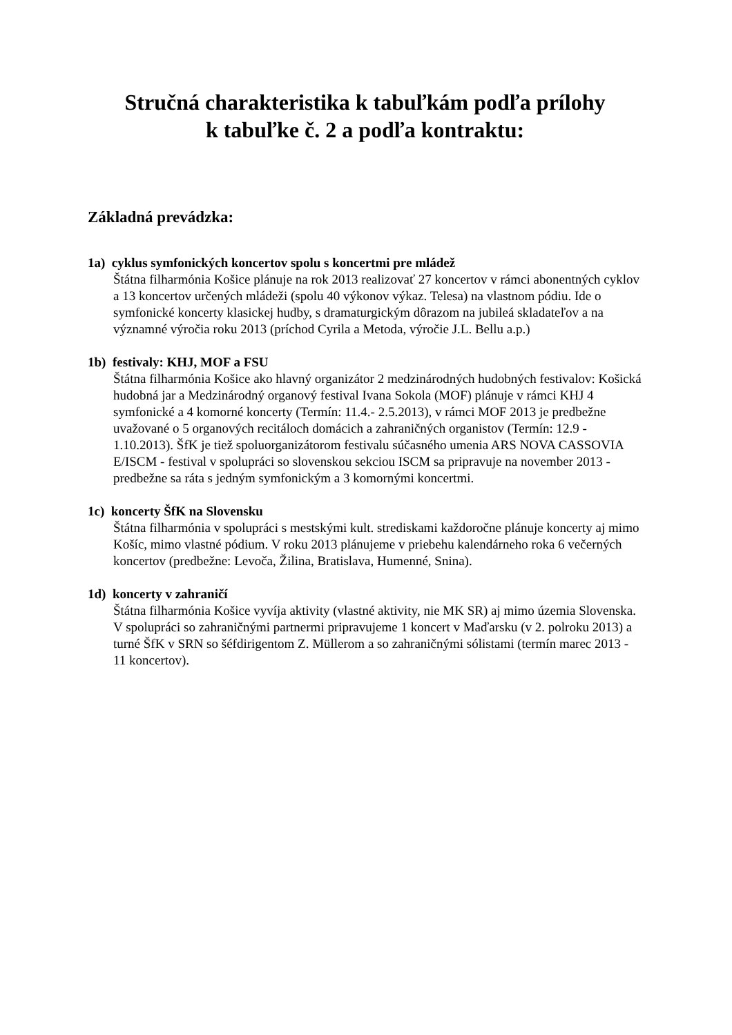Stručná charakteristika k tabuľkám podľa prílohy
k tabuľke č. 2 a podľa kontraktu:
Základná prevádzka:
1a) cyklus symfonických koncertov spolu s koncertmi pre mládež
Štátna filharmónia Košice plánuje na rok 2013 realizovať 27 koncertov v rámci abonentných cyklov a 13 koncertov určených mládeži (spolu 40 výkonov výkaz. Telesa) na vlastnom pódiu. Ide o symfonické koncerty klasickej hudby, s dramaturgickým dôrazom na jubileá skladateľov a na významné výročia roku 2013 (príchod Cyrila a Metoda, výročie J.L. Bellu a.p.)
1b) festivaly: KHJ, MOF a FSU
Štátna filharmónia Košice ako hlavný organizátor 2 medzinárodných hudobných festivalov: Košická hudobná jar a Medzinárodný organový festival Ivana Sokola (MOF) plánuje v rámci KHJ 4 symfonické a 4 komorné koncerty (Termín: 11.4.- 2.5.2013), v rámci MOF 2013 je predbežne uvažované o 5 organových recitáloch domácich a zahraničných organistov (Termín: 12.9 - 1.10.2013). ŠfK je tiež spoluorganizátorom festivalu súčasného umenia ARS NOVA CASSOVIA E/ISCM - festival v spolupráci so slovenskou sekciou ISCM sa pripravuje na november 2013 - predbežne sa ráta s jedným symfonickým a 3 komornými koncertmi.
1c) koncerty ŠfK na Slovensku
Štátna filharmónia v spolupráci s mestskými kult. strediskami každoročne plánuje koncerty aj mimo Košíc, mimo vlastné pódium. V roku 2013 plánujeme v priebehu kalendárneho roka 6 večerných koncertov (predbežne: Levoča, Žilina, Bratislava, Humenné, Snina).
1d) koncerty v zahraničí
Štátna filharmónia Košice vyvíja aktivity (vlastné aktivity, nie MK SR) aj mimo územia Slovenska. V spolupráci so zahraničnými partnermi pripravujeme 1 koncert v Maďarsku (v 2. polroku 2013) a turné ŠfK v SRN so šéfdirigentom Z. Müllerom a so zahraničnými sólistami (termín marec 2013 - 11 koncertov).